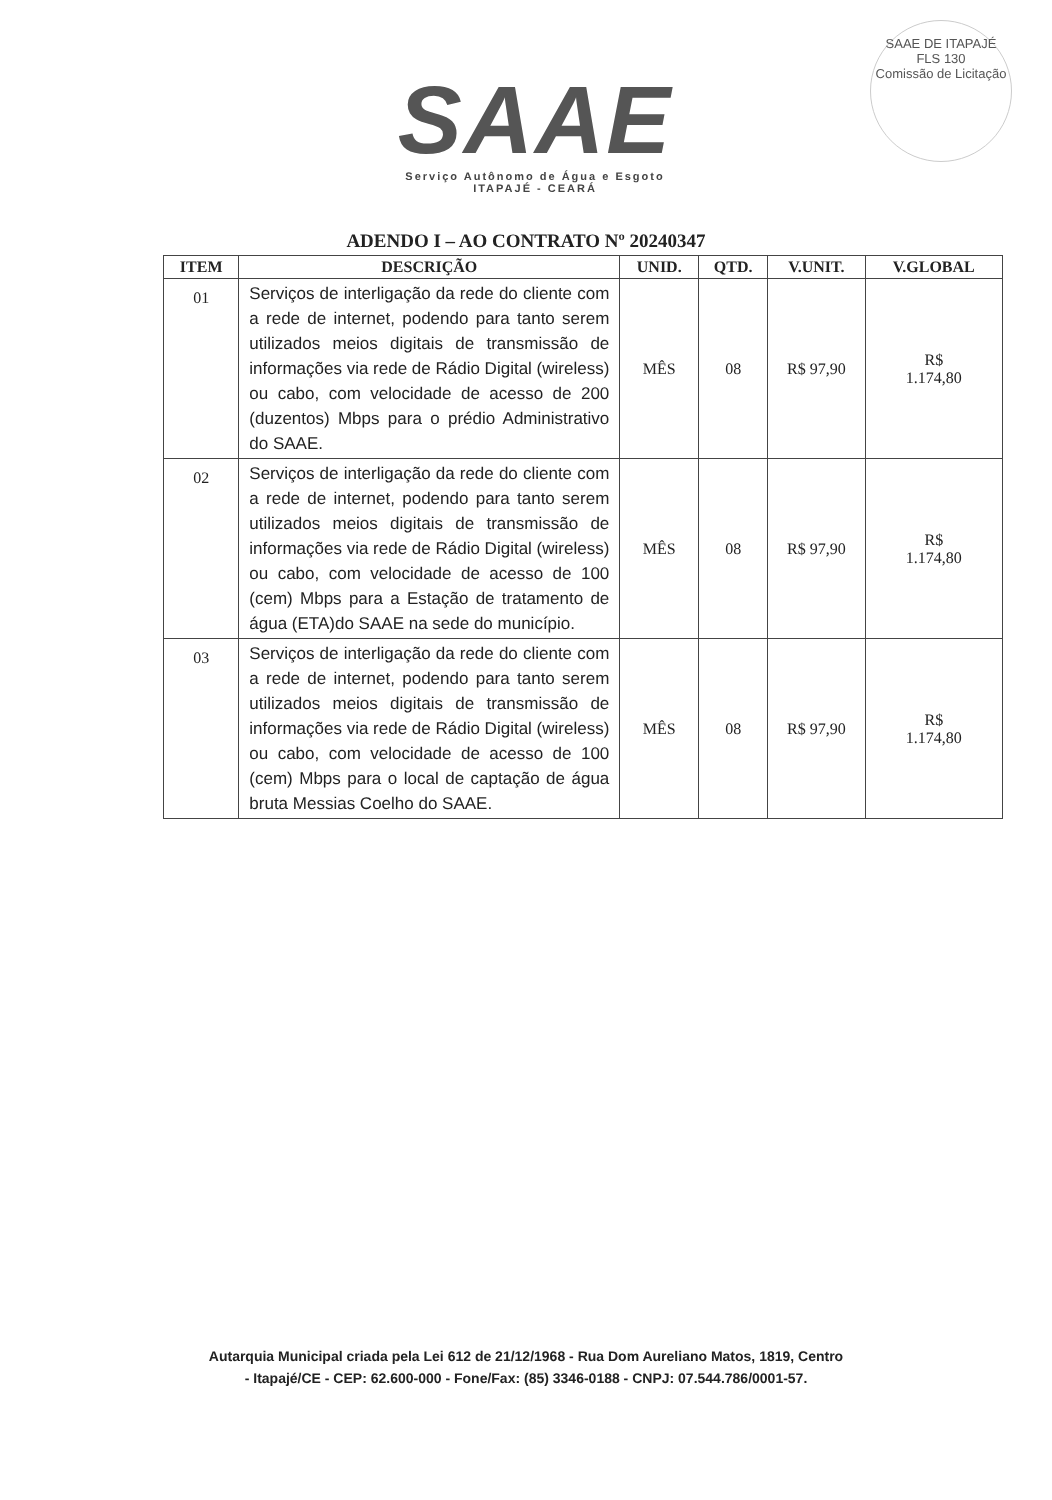SAAE
Serviço Autônomo de Água e Esgoto
ITAPAJÉ - CEARÁ
SAAE DE ITAPAJÉ
FLS 130
Comissão de Licitação
ADENDO I – AO CONTRATO Nº 20240347
| ITEM | DESCRIÇÃO | UNID. | QTD. | V.UNIT. | V.GLOBAL |
| --- | --- | --- | --- | --- | --- |
| 01 | Serviços de interligação da rede do cliente com a rede de internet, podendo para tanto serem utilizados meios digitais de transmissão de informações via rede de Rádio Digital (wireless) ou cabo, com velocidade de acesso de 200 (duzentos) Mbps para o prédio Administrativo do SAAE. | MÊS | 08 | R$ 97,90 | R$ 1.174,80 |
| 02 | Serviços de interligação da rede do cliente com a rede de internet, podendo para tanto serem utilizados meios digitais de transmissão de informações via rede de Rádio Digital (wireless) ou cabo, com velocidade de acesso de 100 (cem) Mbps para a Estação de tratamento de água (ETA)do SAAE na sede do município. | MÊS | 08 | R$ 97,90 | R$ 1.174,80 |
| 03 | Serviços de interligação da rede do cliente com a rede de internet, podendo para tanto serem utilizados meios digitais de transmissão de informações via rede de Rádio Digital (wireless) ou cabo, com velocidade de acesso de 100 (cem) Mbps para o local de captação de água bruta Messias Coelho do SAAE. | MÊS | 08 | R$ 97,90 | R$ 1.174,80 |
Autarquia Municipal criada pela Lei 612 de 21/12/1968 - Rua Dom Aureliano Matos, 1819, Centro
- Itapajé/CE - CEP: 62.600-000 - Fone/Fax: (85) 3346-0188 - CNPJ: 07.544.786/0001-57.